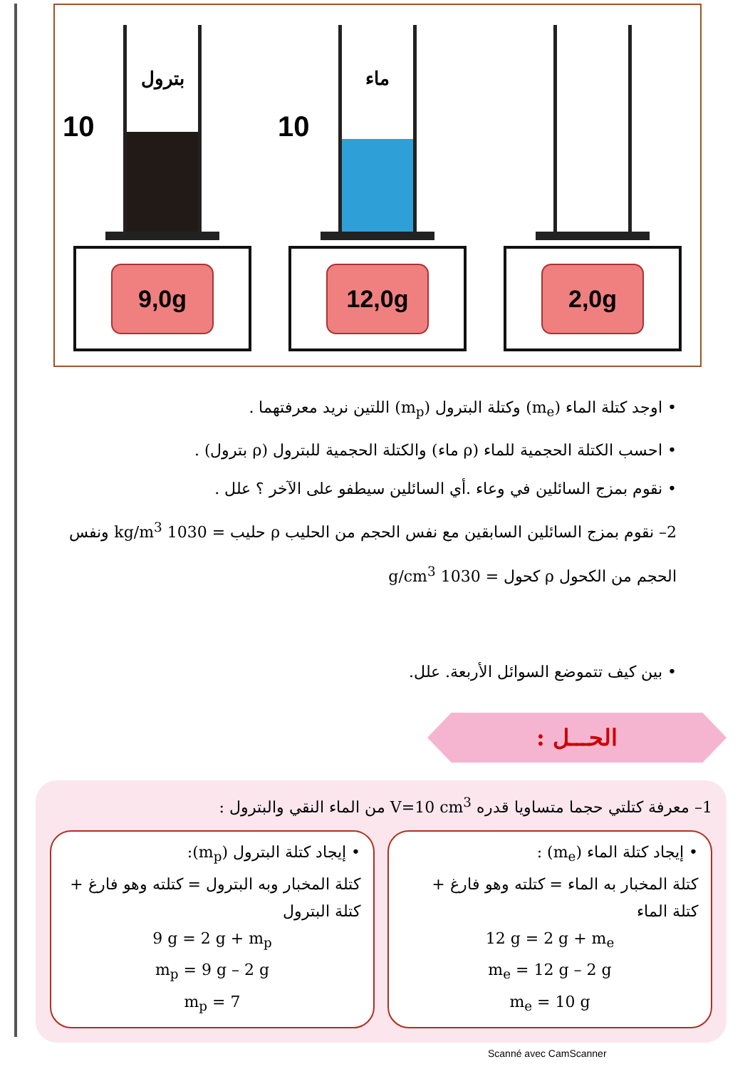10
بترول
9,0g
10
ماء
12,0g
2,0g
• اوجد كتلة الماء (m<sub>e</sub>) وكتلة البترول (m<sub>p</sub>) اللتين نريد معرفتهما .
• احسب الكتلة الحجمية للماء (ρ ماء) والكتلة الحجمية للبترول (ρ بترول) .
• نقوم بمزج السائلين في وعاء .أي السائلين سيطفو على الآخر ؟ علل .
2– نقوم بمزج السائلين السابقين مع نفس الحجم من الحليب ρ حليب = 1030 kg/m<sup>3</sup> ونفس الحجم من الكحول ρ كحول = 1030 g/cm<sup>3</sup>
• بين كيف تتموضع السوائل الأربعة. علل.
الحـــل :
1– معرفة كتلتي حجما متساويا قدره V=10 cm<sup>3</sup> من الماء النقي والبترول :
• إيجاد كتلة الماء (m<sub>e</sub>) :
كتلة المخبار به الماء = كتلته وهو فارغ + كتلة الماء
12 g = 2 g + m<sub>e</sub>
m<sub>e</sub> = 12 g – 2 g
m<sub>e</sub> = 10 g
• إيجاد كتلة البترول (m<sub>p</sub>):
كتلة المخبار وبه البترول = كتلته وهو فارغ + كتلة البترول
9 g = 2 g + m<sub>p</sub>
m<sub>p</sub> = 9 g – 2 g
m<sub>p</sub> = 7
Scanné avec CamScanner